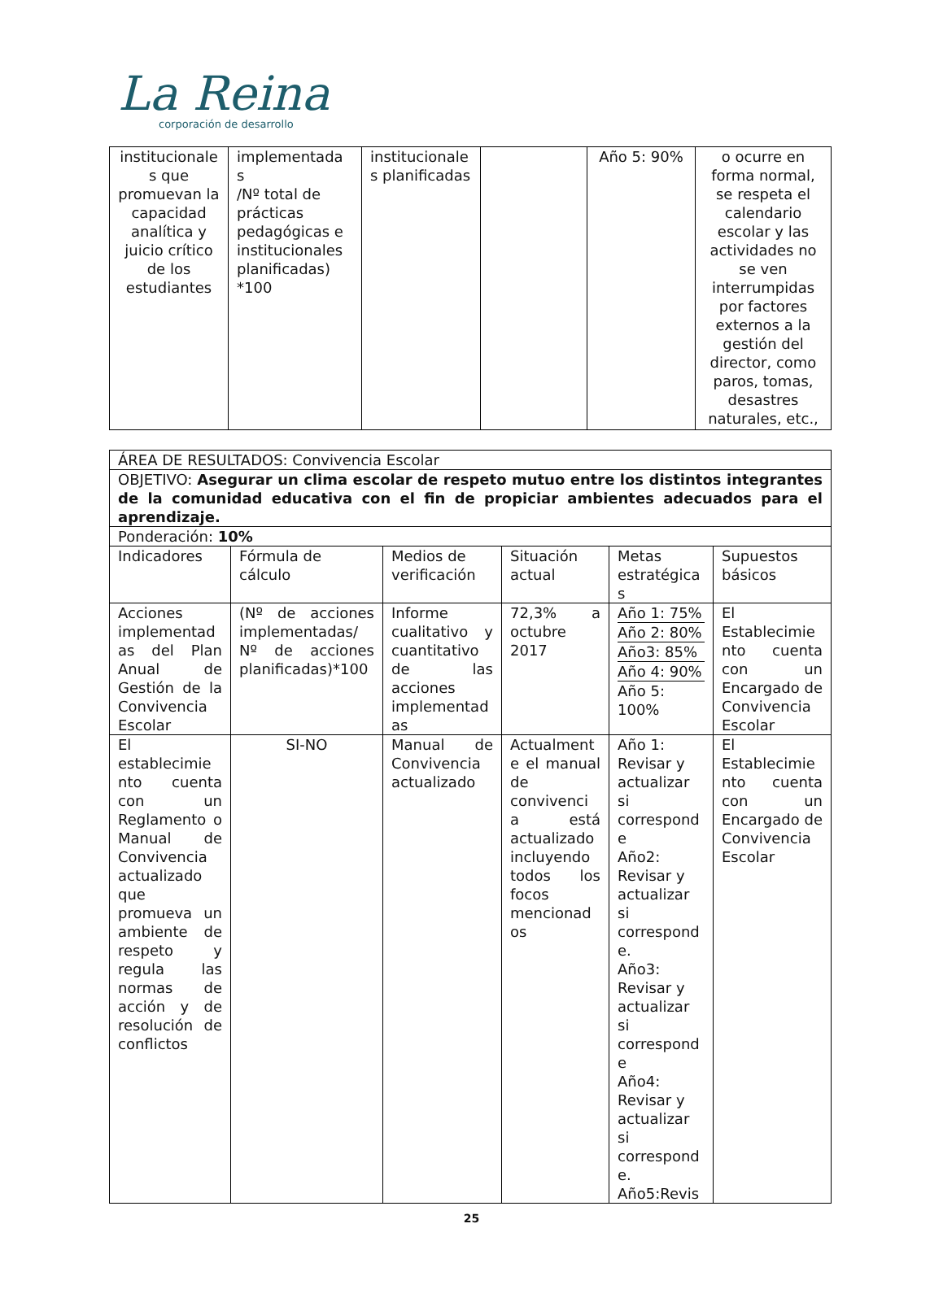La Reina
corporación de desarrollo
| institucionale s que promuevan la capacidad analítica y juicio crítico de los estudiantes | implementada s /Nº total de prácticas pedagógicas e institucionales planificadas) *100 | institucionale s planificadas | | Año 5: 90% | o ocurre en forma normal, se respeta el calendario escolar y las actividades no se ven interrumpidas por factores externos a la gestión del director, como paros, tomas, desastres naturales, etc., |
| ÁREA DE RESULTADOS: Convivencia Escolar | | | | | |
| OBJETIVO: Asegurar un clima escolar de respeto mutuo entre los distintos integrantes de la comunidad educativa con el fin de propiciar ambientes adecuados para el aprendizaje. | | | | | |
| Ponderación: 10% | | | | | |
| Indicadores | Fórmula de cálculo | Medios de verificación | Situación actual | Metas estratégica s | Supuestos básicos |
| Acciones implementad as del Plan Anual de Gestión de la Convivencia Escolar | (Nº de acciones implementadas/ Nº de acciones planificadas)*100 | Informe cualitativo y cuantitativo de las acciones implementad as | 72,3% a octubre 2017 | Año 1: 75% Año 2: 80% Año3: 85% Año 4: 90% Año 5: 100% | El Establecimie nto cuenta con un Encargado de Convivencia Escolar |
| El establecimie nto cuenta con un Reglamento o Manual de Convivencia actualizado que promueva un ambiente de respeto y regula las normas de acción y de resolución de conflictos | SI-NO | Manual de Convivencia actualizado | Actualment e el manual de convivenci a está actualizado incluyendo todos los focos mencionad os | Año 1: Revisar y actualizar si correspond e Año2: Revisar y actualizar si correspond e. Año3: Revisar y actualizar si correspond e Año4: Revisar y actualizar si correspond e. Año5:Revis | El Establecimie nto cuenta con un Encargado de Convivencia Escolar |
25